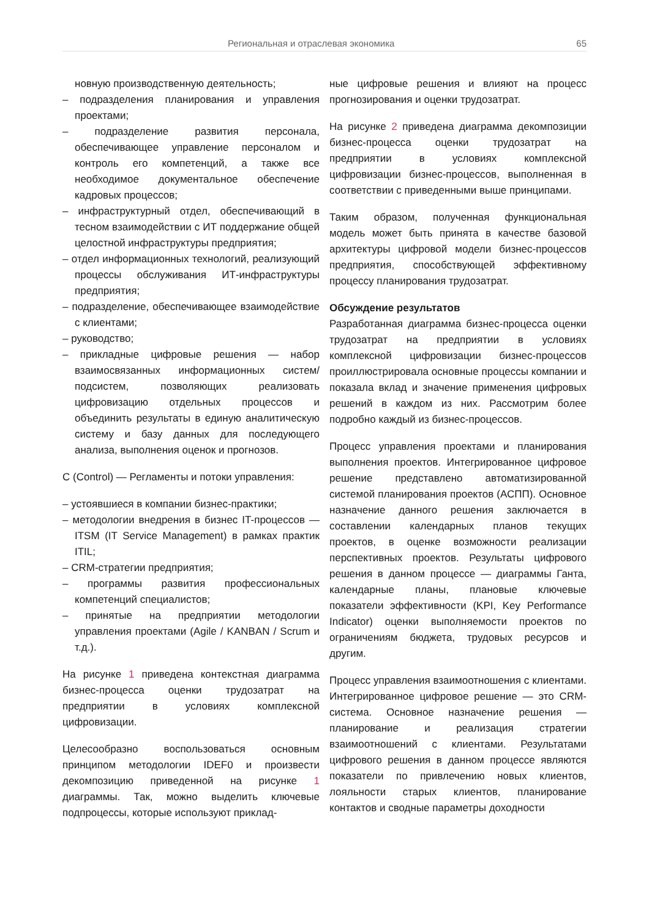Региональная и отраслевая экономика 65
новную производственную деятельность;
– подразделения планирования и управления проектами;
– подразделение развития персонала, обеспечивающее управление персоналом и контроль его компетенций, а также все необходимое документальное обеспечение кадровых процессов;
– инфраструктурный отдел, обеспечивающий в тесном взаимодействии с ИТ поддержание общей целостной инфраструктуры предприятия;
– отдел информационных технологий, реализующий процессы обслуживания ИТ-инфраструктуры предприятия;
– подразделение, обеспечивающее взаимодействие с клиентами;
– руководство;
– прикладные цифровые решения — набор взаимосвязанных информационных систем/подсистем, позволяющих реализовать цифровизацию отдельных процессов и объединить результаты в единую аналитическую систему и базу данных для последующего анализа, выполнения оценок и прогнозов.
C (Control) — Регламенты и потоки управления:
– устоявшиеся в компании бизнес-практики;
– методологии внедрения в бизнес IT-процессов — ITSM (IT Service Management) в рамках практик ITIL;
– CRM-стратегии предприятия;
– программы развития профессиональных компетенций специалистов;
– принятые на предприятии методологии управления проектами (Agile / KANBAN / Scrum и т.д.).
На рисунке 1 приведена контекстная диаграмма бизнес-процесса оценки трудозатрат на предприятии в условиях комплексной цифровизации.
Целесообразно воспользоваться основным принципом методологии IDEF0 и произвести декомпозицию приведенной на рисунке 1 диаграммы. Так, можно выделить ключевые подпроцессы, которые используют приклад-
ные цифровые решения и влияют на процесс прогнозирования и оценки трудозатрат.
На рисунке 2 приведена диаграмма декомпозиции бизнес-процесса оценки трудозатрат на предприятии в условиях комплексной цифровизации бизнес-процессов, выполненная в соответствии с приведенными выше принципами.
Таким образом, полученная функциональная модель может быть принята в качестве базовой архитектуры цифровой модели бизнес-процессов предприятия, способствующей эффективному процессу планирования трудозатрат.
Обсуждение результатов
Разработанная диаграмма бизнес-процесса оценки трудозатрат на предприятии в условиях комплексной цифровизации бизнес-процессов проиллюстрировала основные процессы компании и показала вклад и значение применения цифровых решений в каждом из них. Рассмотрим более подробно каждый из бизнес-процессов.
Процесс управления проектами и планирования выполнения проектов. Интегрированное цифровое решение представлено автоматизированной системой планирования проектов (АСПП). Основное назначение данного решения заключается в составлении календарных планов текущих проектов, в оценке возможности реализации перспективных проектов. Результаты цифрового решения в данном процессе — диаграммы Ганта, календарные планы, плановые ключевые показатели эффективности (KPI, Key Performance Indicator) оценки выполняемости проектов по ограничениям бюджета, трудовых ресурсов и другим.
Процесс управления взаимоотношения с клиентами. Интегрированное цифровое решение — это CRM-система. Основное назначение решения — планирование и реализация стратегии взаимоотношений с клиентами. Результатами цифрового решения в данном процессе являются показатели по привлечению новых клиентов, лояльности старых клиентов, планирование контактов и сводные параметры доходности